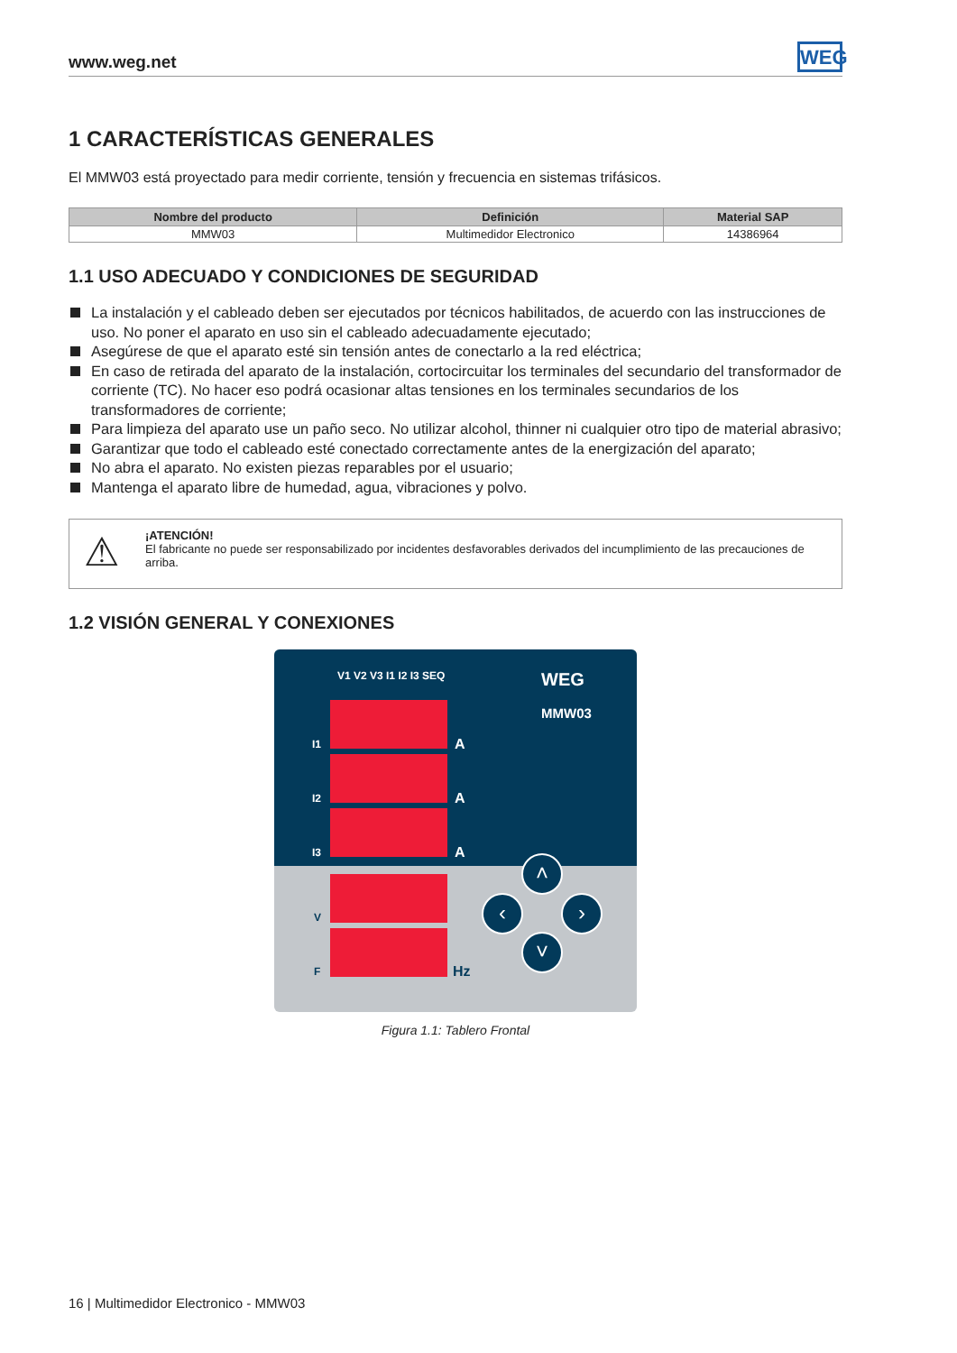www.weg.net
WEG
1 CARACTERÍSTICAS GENERALES
El MMW03 está proyectado para medir corriente, tensión y frecuencia en sistemas trifásicos.
| Nombre del producto | Definición | Material SAP |
| --- | --- | --- |
| MMW03 | Multimedidor Electronico | 14386964 |
1.1 USO ADECUADO Y CONDICIONES DE SEGURIDAD
La instalación y el cableado deben ser ejecutados por técnicos habilitados, de acuerdo con las instrucciones de uso. No poner el aparato en uso sin el cableado adecuadamente ejecutado;
Asegúrese de que el aparato esté sin tensión antes de conectarlo a la red eléctrica;
En caso de retirada del aparato de la instalación, cortocircuitar los terminales del secundario del transformador de corriente (TC). No hacer eso podrá ocasionar altas tensiones en los terminales secundarios de los transformadores de corriente;
Para limpieza del aparato use un paño seco. No utilizar alcohol, thinner ni cualquier otro tipo de material abrasivo;
Garantizar que todo el cableado esté conectado correctamente antes de la energización del aparato;
No abra el aparato. No existen piezas reparables por el usuario;
Mantenga el aparato libre de humedad, agua, vibraciones y polvo.
⚠
¡ATENCIÓN!
El fabricante no puede ser responsabilizado por incidentes desfavorables derivados del incumplimiento de las precauciones de arriba.
1.2 VISIÓN GENERAL Y CONEXIONES
V1 V2 V3 I1 I2 I3 SEQ WEG
MMW03
I1 A
I2 A
I3 A
V
F Hz
˄
‹ ›
˅
Figura 1.1: Tablero Frontal
16 | Multimedidor Electronico - MMW03